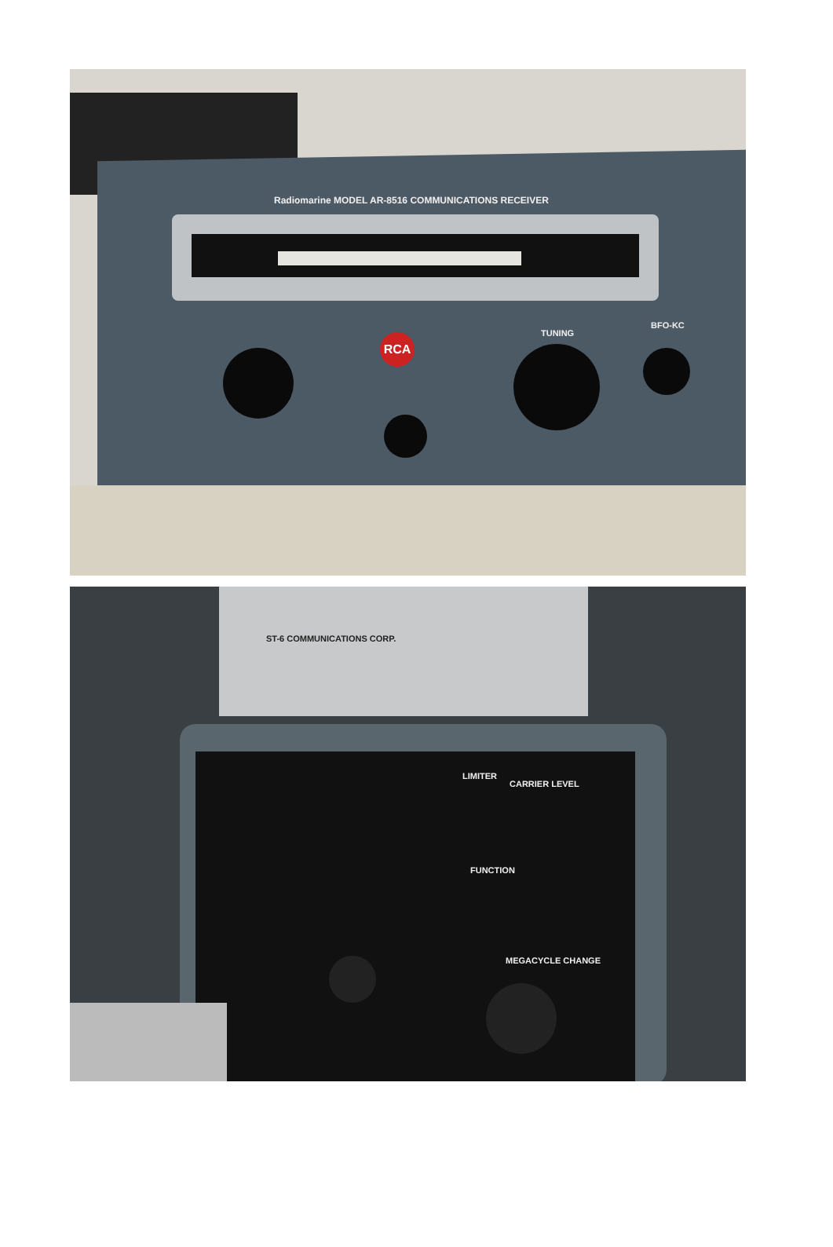Radiomarine MODEL AR-8516 COMMUNICATIONS RECEIVER
RCA TUNING
BFO-KC
ST-6 COMMUNICATIONS CORP.
CARRIER LEVEL
FUNCTION
MEGACYCLE CHANGE
LIMITER